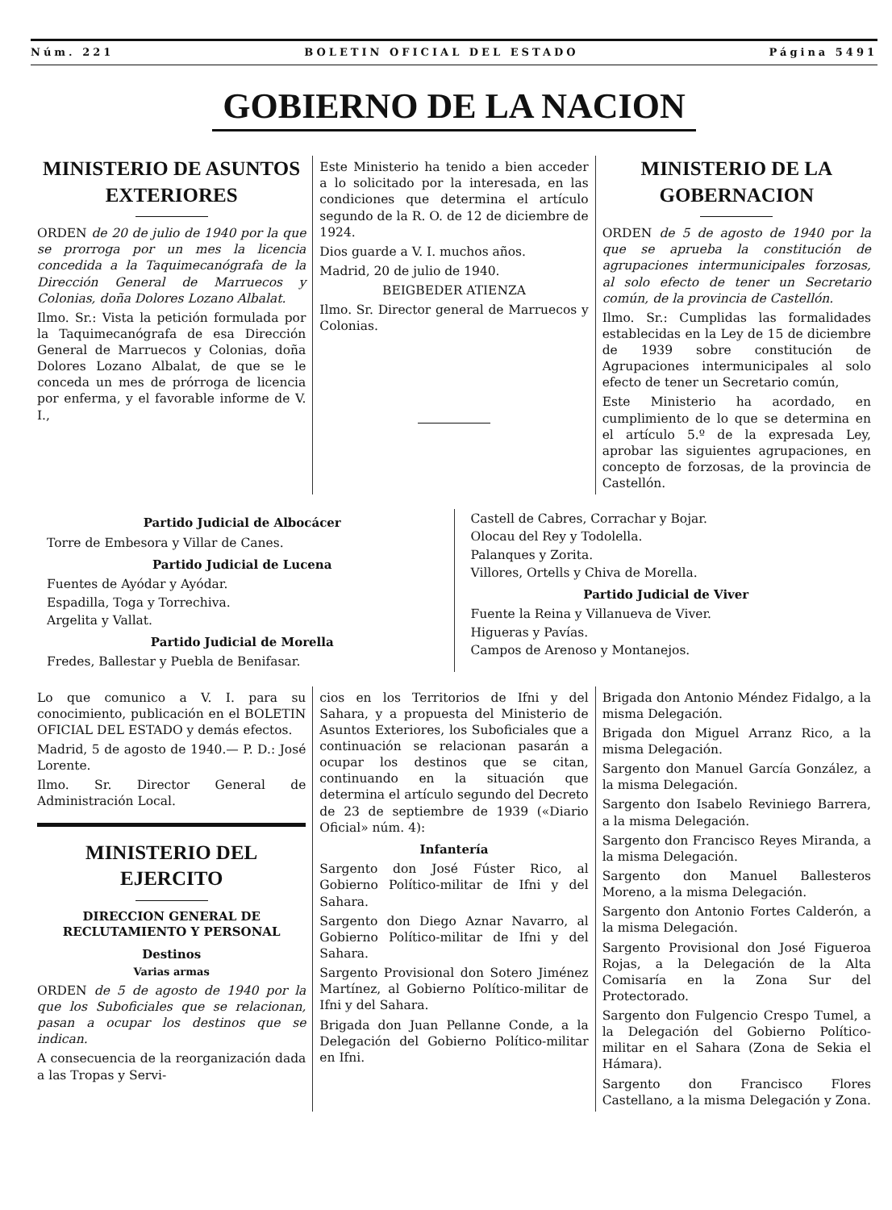Núm. 221 BOLETIN OFICIAL DEL ESTADO Página 5491
GOBIERNO DE LA NACION
MINISTERIO DE ASUNTOS EXTERIORES
ORDEN de 20 de julio de 1940 por la que se prorroga por un mes la licencia concedida a la Taquimecanógrafa de la Dirección General de Marruecos y Colonias, doña Dolores Lozano Albalat.
Ilmo. Sr.: Vista la petición formulada por la Taquimecanógrafa de esa Dirección General de Marruecos y Colonias, doña Dolores Lozano Albalat, de que se le conceda un mes de prórroga de licencia por enferma, y el favorable informe de V. I.,
Este Ministerio ha tenido a bien acceder a lo solicitado por la interesada, en las condiciones que determina el artículo segundo de la R. O. de 12 de diciembre de 1924.
Dios guarde a V. I. muchos años.
Madrid, 20 de julio de 1940.
BEIGBEDER ATIENZA
Ilmo. Sr. Director general de Marruecos y Colonias.
MINISTERIO DE LA GOBERNACION
ORDEN de 5 de agosto de 1940 por la que se aprueba la constitución de agrupaciones intermunicipales forzosas, al solo efecto de tener un Secretario común, de la provincia de Castellón.
Ilmo. Sr.: Cumplidas las formalidades establecidas en la Ley de 15 de diciembre de 1939 sobre constitución de Agrupaciones intermunicipales al solo efecto de tener un Secretario común,
Este Ministerio ha acordado, en cumplimiento de lo que se determina en el artículo 5.º de la expresada Ley, aprobar las siguientes agrupaciones, en concepto de forzosas, de la provincia de Castellón.
Partido Judicial de Albocácer
Torre de Embesora y Villar de Canes.
Partido Judicial de Lucena
Fuentes de Ayódar y Ayódar.
Espadilla, Toga y Torrechiva.
Argelita y Vallat.
Partido Judicial de Morella
Fredes, Ballestar y Puebla de Benifasar.
Castell de Cabres, Corrachar y Bojar.
Olocau del Rey y Todolella.
Palanques y Zorita.
Villores, Ortells y Chiva de Morella.
Partido Judicial de Viver
Fuente la Reina y Villanueva de Viver.
Higueras y Pavías.
Campos de Arenoso y Montanejos.
Lo que comunico a V. I. para su conocimiento, publicación en el BOLETIN OFICIAL DEL ESTADO y demás efectos.
Madrid, 5 de agosto de 1940.— P. D.: José Lorente.
Ilmo. Sr. Director General de Administración Local.
MINISTERIO DEL EJERCITO
DIRECCION GENERAL DE RECLUTAMIENTO Y PERSONAL
Destinos
Varias armas
ORDEN de 5 de agosto de 1940 por la que los Suboficiales que se relacionan, pasan a ocupar los destinos que se indican.
A consecuencia de la reorganización dada a las Tropas y Servi-
cios en los Territorios de Ifni y del Sahara, y a propuesta del Ministerio de Asuntos Exteriores, los Suboficiales que a continuación se relacionan pasarán a ocupar los destinos que se citan, continuando en la situación que determina el artículo segundo del Decreto de 23 de septiembre de 1939 («Diario Oficial» núm. 4):
Infantería
Sargento don José Fúster Rico, al Gobierno Político-militar de Ifni y del Sahara.
Sargento don Diego Aznar Navarro, al Gobierno Político-militar de Ifni y del Sahara.
Sargento Provisional don Sotero Jiménez Martínez, al Gobierno Político-militar de Ifni y del Sahara.
Brigada don Juan Pellanne Conde, a la Delegación del Gobierno Político-militar en Ifni.
Brigada don Antonio Méndez Fidalgo, a la misma Delegación.
Brigada don Miguel Arranz Rico, a la misma Delegación.
Sargento don Manuel García González, a la misma Delegación.
Sargento don Isabelo Reviniego Barrera, a la misma Delegación.
Sargento don Francisco Reyes Miranda, a la misma Delegación.
Sargento don Manuel Ballesteros Moreno, a la misma Delegación.
Sargento don Antonio Fortes Calderón, a la misma Delegación.
Sargento Provisional don José Figueroa Rojas, a la Delegación de la Alta Comisaría en la Zona Sur del Protectorado.
Sargento don Fulgencio Crespo Tumel, a la Delegación del Gobierno Político-militar en el Sahara (Zona de Sekia el Hámara).
Sargento don Francisco Flores Castellano, a la misma Delegación y Zona.